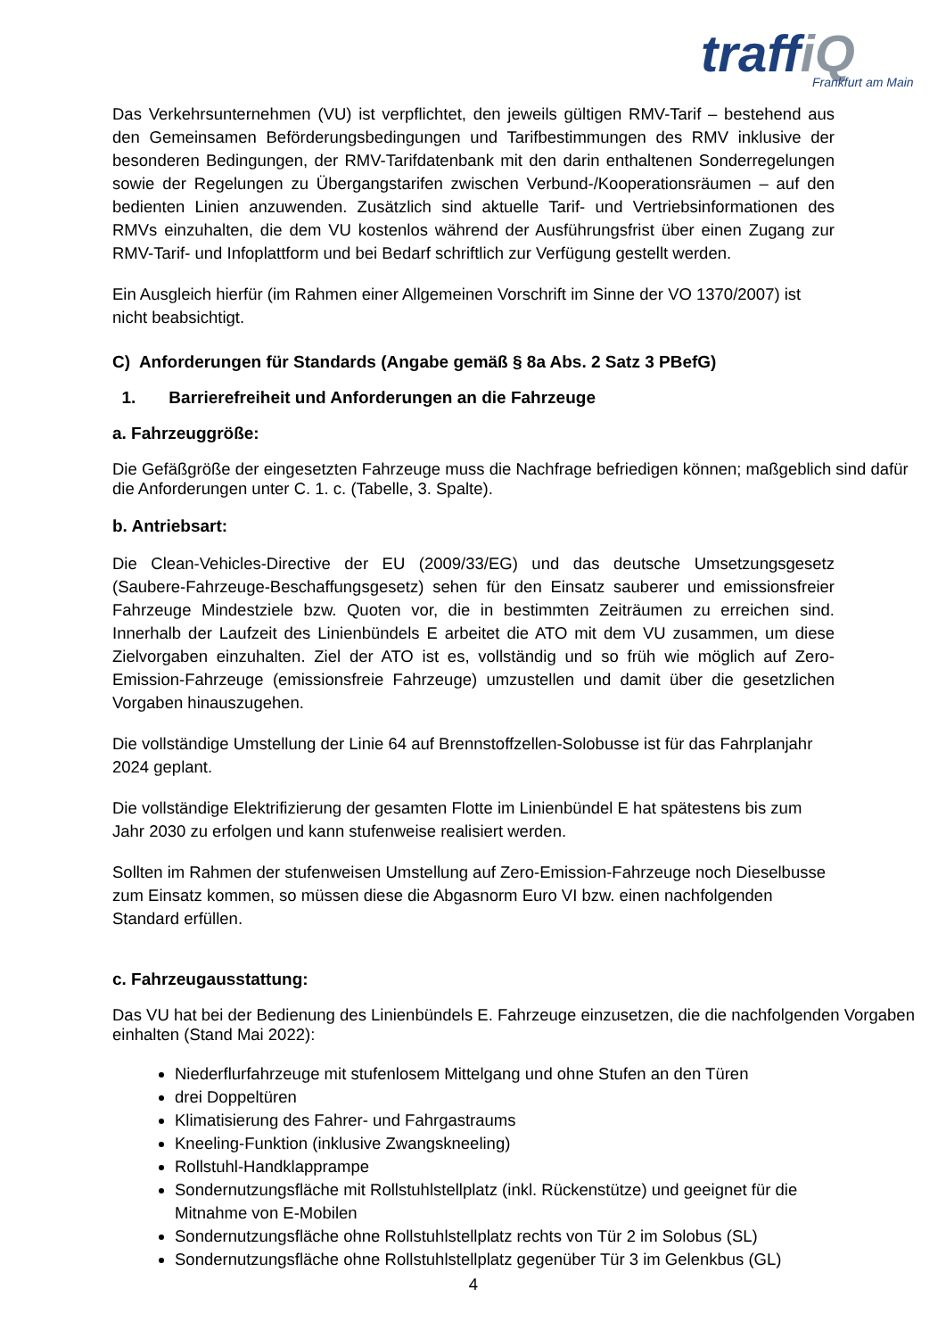traffiQ
Frankfurt am Main
Das Verkehrsunternehmen (VU) ist verpflichtet, den jeweils gültigen RMV-Tarif – bestehend aus den Gemeinsamen Beförderungsbedingungen und Tarifbestimmungen des RMV inklusive der besonderen Bedingungen, der RMV-Tarifdatenbank mit den darin enthaltenen Sonderregelungen sowie der Regelungen zu Übergangstarifen zwischen Verbund-/Kooperationsräumen – auf den bedienten Linien anzuwenden. Zusätzlich sind aktuelle Tarif- und Vertriebsinformationen des RMVs einzuhalten, die dem VU kostenlos während der Ausführungsfrist über einen Zugang zur RMV-Tarif- und Infoplattform und bei Bedarf schriftlich zur Verfügung gestellt werden.
Ein Ausgleich hierfür (im Rahmen einer Allgemeinen Vorschrift im Sinne der VO 1370/2007) ist nicht beabsichtigt.
C) Anforderungen für Standards (Angabe gemäß § 8a Abs. 2 Satz 3 PBefG)
1. Barrierefreiheit und Anforderungen an die Fahrzeuge
a. Fahrzeuggröße:
Die Gefäßgröße der eingesetzten Fahrzeuge muss die Nachfrage befriedigen können; maßgeblich sind dafür die Anforderungen unter C. 1. c. (Tabelle, 3. Spalte).
b. Antriebsart:
Die Clean-Vehicles-Directive der EU (2009/33/EG) und das deutsche Umsetzungsgesetz (Saubere-Fahrzeuge-Beschaffungsgesetz) sehen für den Einsatz sauberer und emissionsfreier Fahrzeuge Mindestziele bzw. Quoten vor, die in bestimmten Zeiträumen zu erreichen sind. Innerhalb der Laufzeit des Linienbündels E arbeitet die ATO mit dem VU zusammen, um diese Zielvorgaben einzuhalten. Ziel der ATO ist es, vollständig und so früh wie möglich auf Zero-Emission-Fahrzeuge (emissionsfreie Fahrzeuge) umzustellen und damit über die gesetzlichen Vorgaben hinauszugehen.
Die vollständige Umstellung der Linie 64 auf Brennstoffzellen-Solobusse ist für das Fahrplanjahr 2024 geplant.
Die vollständige Elektrifizierung der gesamten Flotte im Linienbündel E hat spätestens bis zum Jahr 2030 zu erfolgen und kann stufenweise realisiert werden.
Sollten im Rahmen der stufenweisen Umstellung auf Zero-Emission-Fahrzeuge noch Dieselbusse zum Einsatz kommen, so müssen diese die Abgasnorm Euro VI bzw. einen nachfolgenden Standard erfüllen.
c. Fahrzeugausstattung:
Das VU hat bei der Bedienung des Linienbündels E. Fahrzeuge einzusetzen, die die nachfolgenden Vorgaben einhalten (Stand Mai 2022):
Niederflurfahrzeuge mit stufenlosem Mittelgang und ohne Stufen an den Türen
drei Doppeltüren
Klimatisierung des Fahrer- und Fahrgastraums
Kneeling-Funktion (inklusive Zwangskneeling)
Rollstuhl-Handklapprampe
Sondernutzungsfläche mit Rollstuhlstellplatz (inkl. Rückenstütze) und geeignet für die Mitnahme von E-Mobilen
Sondernutzungsfläche ohne Rollstuhlstellplatz rechts von Tür 2 im Solobus (SL)
Sondernutzungsfläche ohne Rollstuhlstellplatz gegenüber Tür 3 im Gelenkbus (GL)
4